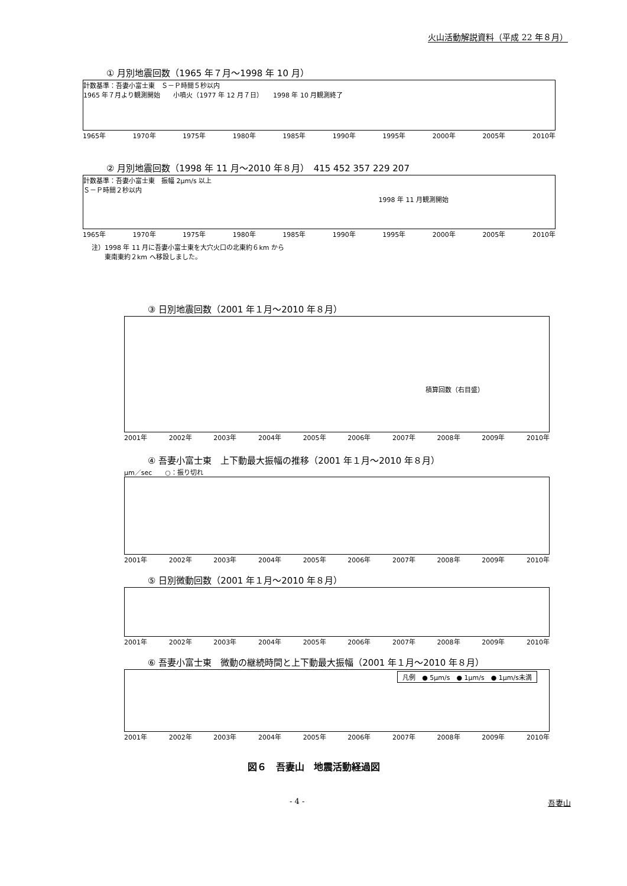火山活動解説資料（平成 22 年８月）
① 月別地震回数（1965 年７月～1998 年 10 月）
計数基準：吾妻小富士東　Ｓ－Ｐ時間５秒以内
1965 年７月より観測開始　　小噴火（1977 年 12 月７日）　　1998 年 10 月観測終了
1965年 1970年 1975年 1980年 1985年 1990年 1995年 2000年 2005年 2010年
② 月別地震回数（1998 年 11 月～2010 年８月）　415 452 357 229 207
計数基準：吾妻小富士東　振幅 2μm/s 以上
Ｓ－Ｐ時間２秒以内
1998 年 11 月観測開始
1965年 1970年 1975年 1980年 1985年 1990年 1995年 2000年 2005年 2010年
注）1998 年 11 月に吾妻小富士東を大穴火口の北東約６km から
　　東南東約２km へ移設しました。
③ 日別地震回数（2001 年１月～2010 年８月）
積算回数（右目盛）
2001年 2002年 2003年 2004年 2005年 2006年 2007年 2008年 2009年 2010年
④ 吾妻小富士東　上下動最大振幅の推移（2001 年１月～2010 年８月）
μm／sec　　○：振り切れ
2001年 2002年 2003年 2004年 2005年 2006年 2007年 2008年 2009年 2010年
⑤ 日別微動回数（2001 年１月～2010 年８月）
2001年 2002年 2003年 2004年 2005年 2006年 2007年 2008年 2009年 2010年
⑥ 吾妻小富士東　微動の継続時間と上下動最大振幅（2001 年１月～2010 年８月）
凡例　● 5μm/s　● 1μm/s　● 1μm/s未満
2001年 2002年 2003年 2004年 2005年 2006年 2007年 2008年 2009年 2010年
図６　吾妻山　地震活動経過図
- 4 - 吾妻山